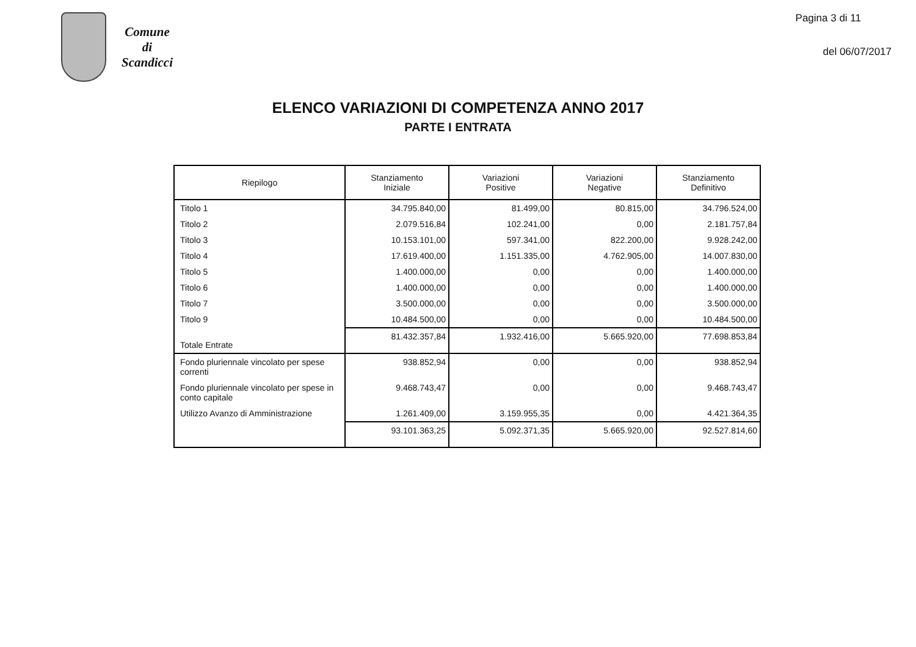Comune
di
Scandicci
Pagina 3 di 11
del 06/07/2017
ELENCO VARIAZIONI DI COMPETENZA ANNO 2017
PARTE I ENTRATA
| Riepilogo | Stanziamento Iniziale | Variazioni Positive | Variazioni Negative | Stanziamento Definitivo |
| --- | --- | --- | --- | --- |
| Titolo 1 | 34.795.840,00 | 81.499,00 | 80.815,00 | 34.796.524,00 |
| Titolo 2 | 2.079.516,84 | 102.241,00 | 0,00 | 2.181.757,84 |
| Titolo 3 | 10.153.101,00 | 597.341,00 | 822.200,00 | 9.928.242,00 |
| Titolo 4 | 17.619.400,00 | 1.151.335,00 | 4.762.905,00 | 14.007.830,00 |
| Titolo 5 | 1.400.000,00 | 0,00 | 0,00 | 1.400.000,00 |
| Titolo 6 | 1.400.000,00 | 0,00 | 0,00 | 1.400.000,00 |
| Titolo 7 | 3.500.000,00 | 0,00 | 0,00 | 3.500.000,00 |
| Titolo 9 | 10.484.500,00 | 0,00 | 0,00 | 10.484.500,00 |
| Totale Entrate | 81.432.357,84 | 1.932.416,00 | 5.665.920,00 | 77.698.853,84 |
| Fondo pluriennale vincolato per spese correnti | 938.852,94 | 0,00 | 0,00 | 938.852,94 |
| Fondo pluriennale vincolato per spese in conto capitale | 9.468.743,47 | 0,00 | 0,00 | 9.468.743,47 |
| Utilizzo Avanzo di Amministrazione | 1.261.409,00 | 3.159.955,35 | 0,00 | 4.421.364,35 |
| | 93.101.363,25 | 5.092.371,35 | 5.665.920,00 | 92.527.814,60 |